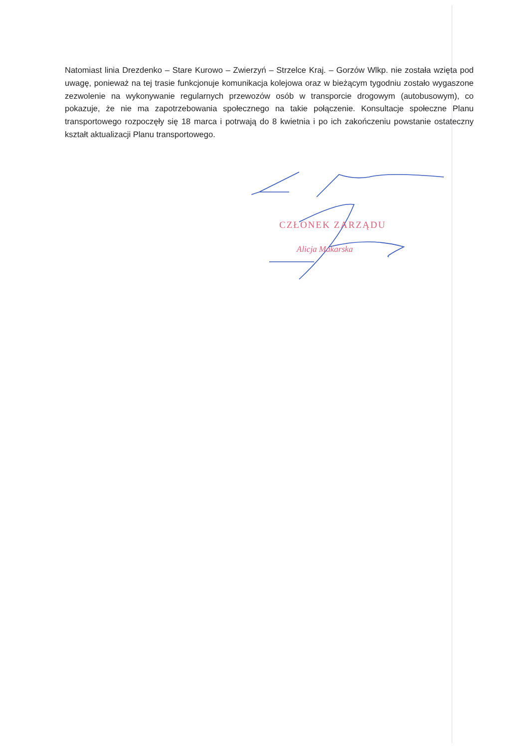Natomiast linia Drezdenko – Stare Kurowo – Zwierzyń – Strzelce Kraj. – Gorzów Wlkp. nie została wzięta pod uwagę, ponieważ na tej trasie funkcjonuje komunikacja kolejowa oraz w bieżącym tygodniu zostało wygaszone zezwolenie na wykonywanie regularnych przewozów osób w transporcie drogowym (autobusowym), co pokazuje, że nie ma zapotrzebowania społecznego na takie połączenie. Konsultacje społeczne Planu transportowego rozpoczęły się 18 marca i potrwają do 8 kwietnia i po ich zakończeniu powstanie ostateczny kształt aktualizacji Planu transportowego.
CZŁONEK ZARZĄDU
Alicja Makarska